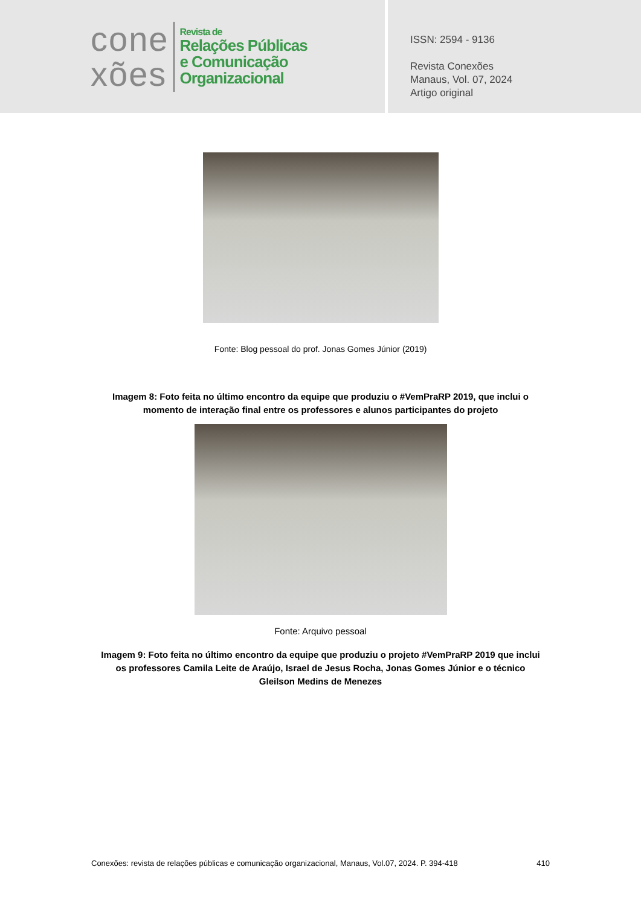cone
xões
Revista de
Relações Públicas
e Comunicação
Organizacional
ISSN: 2594 - 9136
Revista Conexões
Manaus, Vol. 07, 2024
Artigo original
Fonte: Blog pessoal do prof. Jonas Gomes Júnior (2019)
Imagem 8: Foto feita no último encontro da equipe que produziu o #VemPraRP 2019, que inclui o momento de interação final entre os professores e alunos participantes do projeto
Fonte: Arquivo pessoal
Imagem 9: Foto feita no último encontro da equipe que produziu o projeto #VemPraRP 2019 que inclui os professores Camila Leite de Araújo, Israel de Jesus Rocha, Jonas Gomes Júnior e o técnico Gleilson Medins de Menezes
Conexões: revista de relações públicas e comunicação organizacional, Manaus, Vol.07, 2024. P. 394-418 410